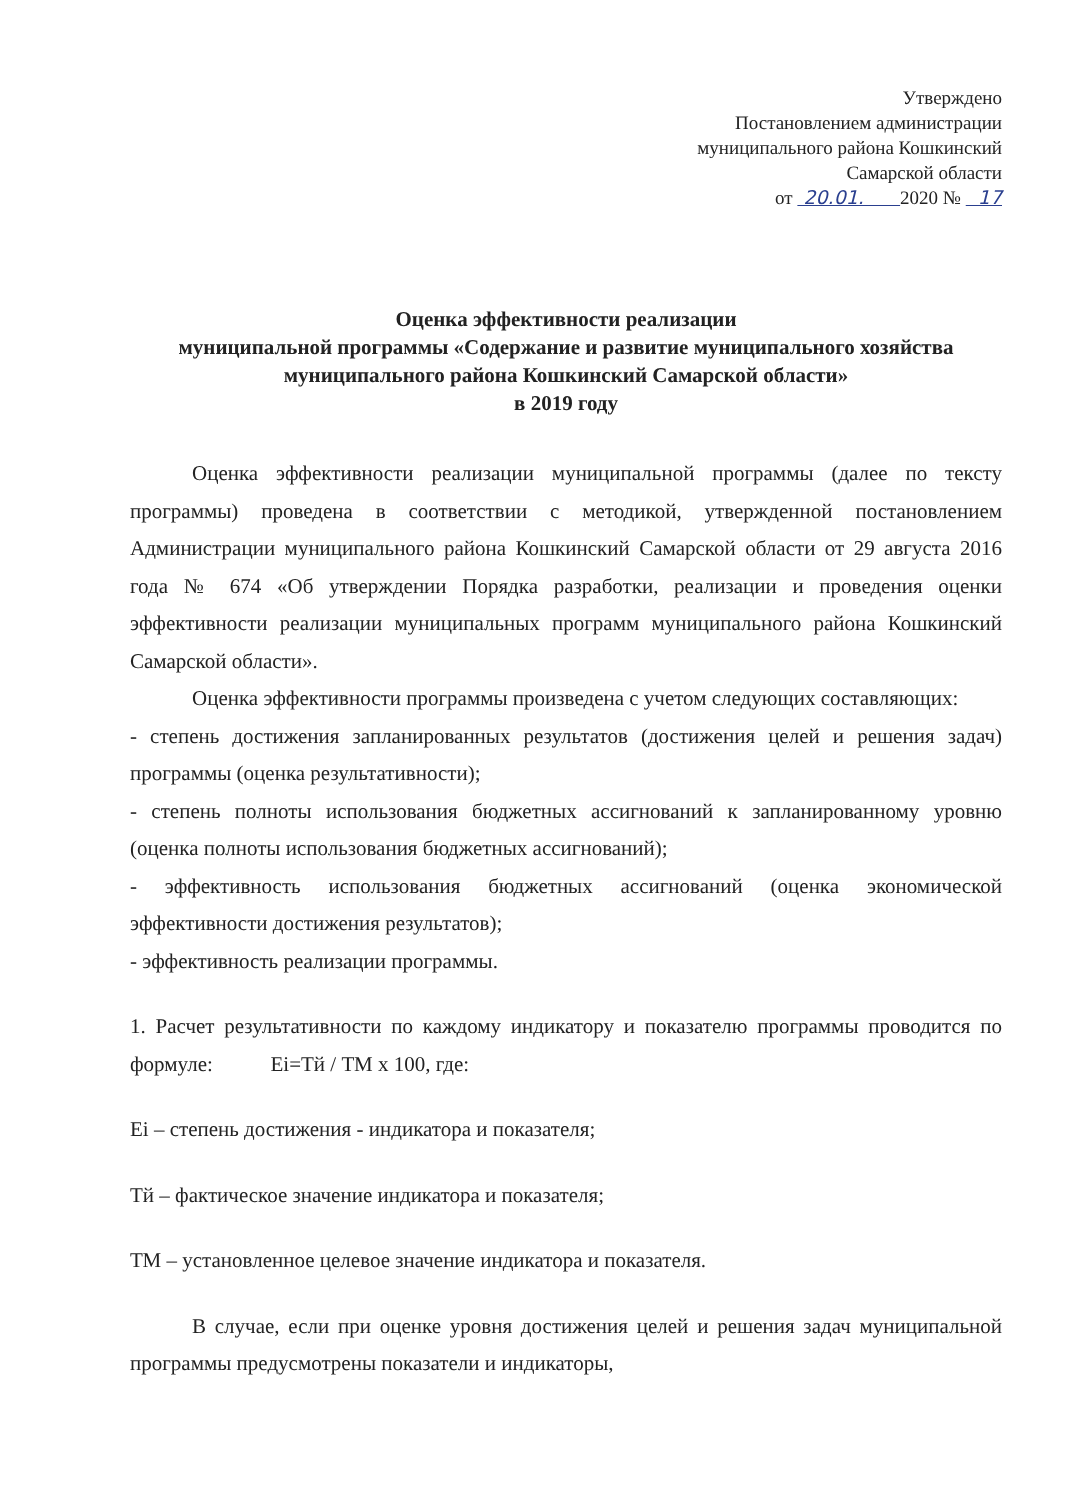Утверждено
Постановлением администрации
муниципального района Кошкинский
Самарской области
от 20.01. 2020 № 17
Оценка эффективности реализации
муниципальной программы «Содержание и развитие муниципального хозяйства муниципального района Кошкинский Самарской области»
в 2019 году
Оценка эффективности реализации муниципальной программы (далее по тексту программы) проведена в соответствии с методикой, утвержденной постановлением Администрации муниципального района Кошкинский Самарской области от 29 августа 2016 года № 674 «Об утверждении Порядка разработки, реализации и проведения оценки эффективности реализации муниципальных программ муниципального района Кошкинский Самарской области».
Оценка эффективности программы произведена с учетом следующих составляющих:
- степень достижения запланированных результатов (достижения целей и решения задач) программы (оценка результативности);
- степень полноты использования бюджетных ассигнований к запланированному уровню (оценка полноты использования бюджетных ассигнований);
- эффективность использования бюджетных ассигнований (оценка экономической эффективности достижения результатов);
- эффективность реализации программы.
1. Расчет результативности по каждому индикатору и показателю программы проводится по формуле: Ei=Тй / ТМ х 100, где:
Ei – степень достижения - индикатора и показателя;
Тй – фактическое значение индикатора и показателя;
ТМ – установленное целевое значение индикатора и показателя.
В случае, если при оценке уровня достижения целей и решения задач муниципальной программы предусмотрены показатели и индикаторы,